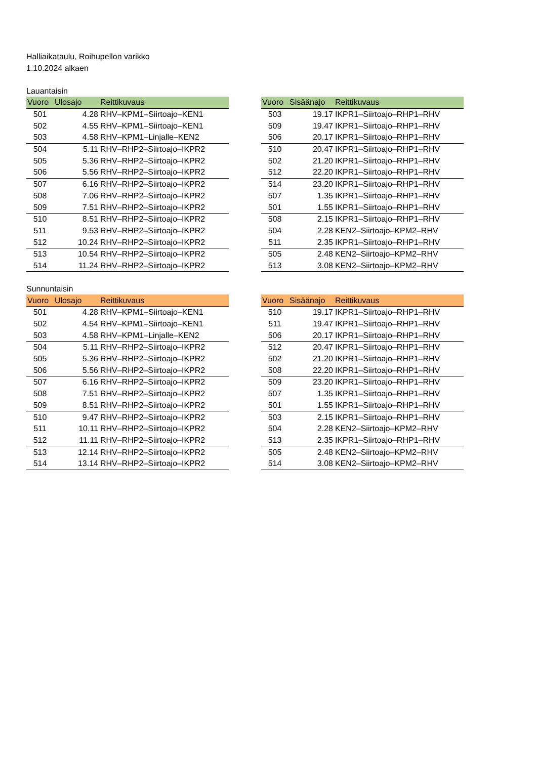Halliaikataulu, Roihupellon varikko
1.10.2024 alkaen
Lauantaisin
| Vuoro | Ulosajo | Reittikuvaus |
| --- | --- | --- |
| 501 | 4.28 | RHV–KPM1–Siirtoajo–KEN1 |
| 502 | 4.55 | RHV–KPM1–Siirtoajo–KEN1 |
| 503 | 4.58 | RHV–KPM1–Linjalle–KEN2 |
| 504 | 5.11 | RHV–RHP2–Siirtoajo–IKPR2 |
| 505 | 5.36 | RHV–RHP2–Siirtoajo–IKPR2 |
| 506 | 5.56 | RHV–RHP2–Siirtoajo–IKPR2 |
| 507 | 6.16 | RHV–RHP2–Siirtoajo–IKPR2 |
| 508 | 7.06 | RHV–RHP2–Siirtoajo–IKPR2 |
| 509 | 7.51 | RHV–RHP2–Siirtoajo–IKPR2 |
| 510 | 8.51 | RHV–RHP2–Siirtoajo–IKPR2 |
| 511 | 9.53 | RHV–RHP2–Siirtoajo–IKPR2 |
| 512 | 10.24 | RHV–RHP2–Siirtoajo–IKPR2 |
| 513 | 10.54 | RHV–RHP2–Siirtoajo–IKPR2 |
| 514 | 11.24 | RHV–RHP2–Siirtoajo–IKPR2 |
| Vuoro | Sisäänajo | Reittikuvaus |
| --- | --- | --- |
| 503 | 19.17 | IKPR1–Siirtoajo–RHP1–RHV |
| 509 | 19.47 | IKPR1–Siirtoajo–RHP1–RHV |
| 506 | 20.17 | IKPR1–Siirtoajo–RHP1–RHV |
| 510 | 20.47 | IKPR1–Siirtoajo–RHP1–RHV |
| 502 | 21.20 | IKPR1–Siirtoajo–RHP1–RHV |
| 512 | 22.20 | IKPR1–Siirtoajo–RHP1–RHV |
| 514 | 23.20 | IKPR1–Siirtoajo–RHP1–RHV |
| 507 | 1.35 | IKPR1–Siirtoajo–RHP1–RHV |
| 501 | 1.55 | IKPR1–Siirtoajo–RHP1–RHV |
| 508 | 2.15 | IKPR1–Siirtoajo–RHP1–RHV |
| 504 | 2.28 | KEN2–Siirtoajo–KPM2–RHV |
| 511 | 2.35 | IKPR1–Siirtoajo–RHP1–RHV |
| 505 | 2.48 | KEN2–Siirtoajo–KPM2–RHV |
| 513 | 3.08 | KEN2–Siirtoajo–KPM2–RHV |
Sunnuntaisin
| Vuoro | Ulosajo | Reittikuvaus |
| --- | --- | --- |
| 501 | 4.28 | RHV–KPM1–Siirtoajo–KEN1 |
| 502 | 4.54 | RHV–KPM1–Siirtoajo–KEN1 |
| 503 | 4.58 | RHV–KPM1–Linjalle–KEN2 |
| 504 | 5.11 | RHV–RHP2–Siirtoajo–IKPR2 |
| 505 | 5.36 | RHV–RHP2–Siirtoajo–IKPR2 |
| 506 | 5.56 | RHV–RHP2–Siirtoajo–IKPR2 |
| 507 | 6.16 | RHV–RHP2–Siirtoajo–IKPR2 |
| 508 | 7.51 | RHV–RHP2–Siirtoajo–IKPR2 |
| 509 | 8.51 | RHV–RHP2–Siirtoajo–IKPR2 |
| 510 | 9.47 | RHV–RHP2–Siirtoajo–IKPR2 |
| 511 | 10.11 | RHV–RHP2–Siirtoajo–IKPR2 |
| 512 | 11.11 | RHV–RHP2–Siirtoajo–IKPR2 |
| 513 | 12.14 | RHV–RHP2–Siirtoajo–IKPR2 |
| 514 | 13.14 | RHV–RHP2–Siirtoajo–IKPR2 |
| Vuoro | Sisäänajo | Reittikuvaus |
| --- | --- | --- |
| 510 | 19.17 | IKPR1–Siirtoajo–RHP1–RHV |
| 511 | 19.47 | IKPR1–Siirtoajo–RHP1–RHV |
| 506 | 20.17 | IKPR1–Siirtoajo–RHP1–RHV |
| 512 | 20.47 | IKPR1–Siirtoajo–RHP1–RHV |
| 502 | 21.20 | IKPR1–Siirtoajo–RHP1–RHV |
| 508 | 22.20 | IKPR1–Siirtoajo–RHP1–RHV |
| 509 | 23.20 | IKPR1–Siirtoajo–RHP1–RHV |
| 507 | 1.35 | IKPR1–Siirtoajo–RHP1–RHV |
| 501 | 1.55 | IKPR1–Siirtoajo–RHP1–RHV |
| 503 | 2.15 | IKPR1–Siirtoajo–RHP1–RHV |
| 504 | 2.28 | KEN2–Siirtoajo–KPM2–RHV |
| 513 | 2.35 | IKPR1–Siirtoajo–RHP1–RHV |
| 505 | 2.48 | KEN2–Siirtoajo–KPM2–RHV |
| 514 | 3.08 | KEN2–Siirtoajo–KPM2–RHV |